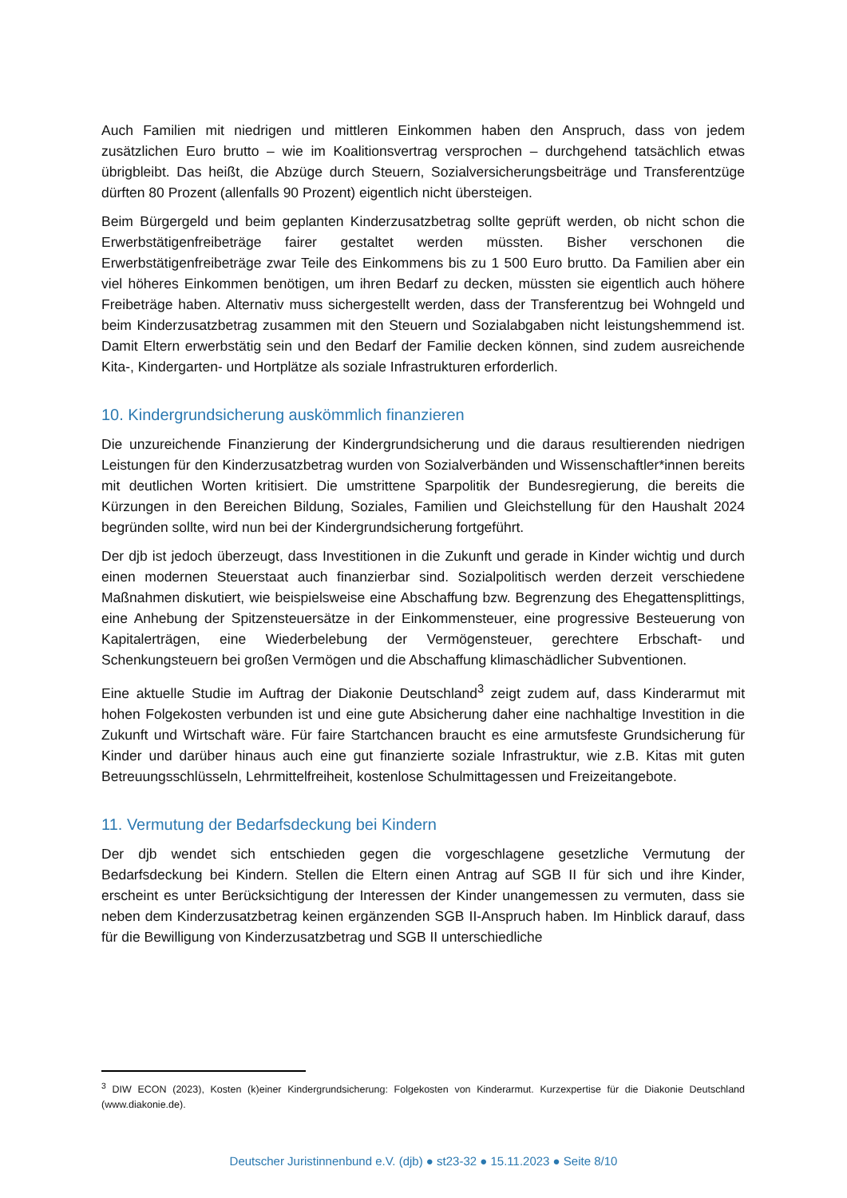Auch Familien mit niedrigen und mittleren Einkommen haben den Anspruch, dass von jedem zusätzlichen Euro brutto – wie im Koalitionsvertrag versprochen – durchgehend tatsächlich etwas übrigbleibt. Das heißt, die Abzüge durch Steuern, Sozialversicherungsbeiträge und Transferentzüge dürften 80 Prozent (allenfalls 90 Prozent) eigentlich nicht übersteigen.
Beim Bürgergeld und beim geplanten Kinderzusatzbetrag sollte geprüft werden, ob nicht schon die Erwerbstätigenfreibeträge fairer gestaltet werden müssten. Bisher verschonen die Erwerbstätigenfreibeträge zwar Teile des Einkommens bis zu 1 500 Euro brutto. Da Familien aber ein viel höheres Einkommen benötigen, um ihren Bedarf zu decken, müssten sie eigentlich auch höhere Freibeträge haben. Alternativ muss sichergestellt werden, dass der Transferentzug bei Wohngeld und beim Kinderzusatzbetrag zusammen mit den Steuern und Sozialabgaben nicht leistungshemmend ist. Damit Eltern erwerbstätig sein und den Bedarf der Familie decken können, sind zudem ausreichende Kita-, Kindergarten- und Hortplätze als soziale Infrastrukturen erforderlich.
10. Kindergrundsicherung auskömmlich finanzieren
Die unzureichende Finanzierung der Kindergrundsicherung und die daraus resultierenden niedrigen Leistungen für den Kinderzusatzbetrag wurden von Sozialverbänden und Wissenschaftler*innen bereits mit deutlichen Worten kritisiert. Die umstrittene Sparpolitik der Bundesregierung, die bereits die Kürzungen in den Bereichen Bildung, Soziales, Familien und Gleichstellung für den Haushalt 2024 begründen sollte, wird nun bei der Kindergrundsicherung fortgeführt.
Der djb ist jedoch überzeugt, dass Investitionen in die Zukunft und gerade in Kinder wichtig und durch einen modernen Steuerstaat auch finanzierbar sind. Sozialpolitisch werden derzeit verschiedene Maßnahmen diskutiert, wie beispielsweise eine Abschaffung bzw. Begrenzung des Ehegattensplittings, eine Anhebung der Spitzensteuersätze in der Einkommensteuer, eine progressive Besteuerung von Kapitalerträgen, eine Wiederbelebung der Vermögensteuer, gerechtere Erbschaft- und Schenkungsteuern bei großen Vermögen und die Abschaffung klimaschädlicher Subventionen.
Eine aktuelle Studie im Auftrag der Diakonie Deutschland<sup>3</sup> zeigt zudem auf, dass Kinderarmut mit hohen Folgekosten verbunden ist und eine gute Absicherung daher eine nachhaltige Investition in die Zukunft und Wirtschaft wäre. Für faire Startchancen braucht es eine armutsfeste Grundsicherung für Kinder und darüber hinaus auch eine gut finanzierte soziale Infrastruktur, wie z.B. Kitas mit guten Betreuungsschlüsseln, Lehrmittelfreiheit, kostenlose Schulmittagessen und Freizeitangebote.
11. Vermutung der Bedarfsdeckung bei Kindern
Der djb wendet sich entschieden gegen die vorgeschlagene gesetzliche Vermutung der Bedarfsdeckung bei Kindern. Stellen die Eltern einen Antrag auf SGB II für sich und ihre Kinder, erscheint es unter Berücksichtigung der Interessen der Kinder unangemessen zu vermuten, dass sie neben dem Kinderzusatzbetrag keinen ergänzenden SGB II-Anspruch haben. Im Hinblick darauf, dass für die Bewilligung von Kinderzusatzbetrag und SGB II unterschiedliche
<sup>3</sup> DIW ECON (2023), Kosten (k)einer Kindergrundsicherung: Folgekosten von Kinderarmut. Kurzexpertise für die Diakonie Deutschland (www.diakonie.de).
Deutscher Juristinnenbund e.V. (djb) ● st23-32 ● 15.11.2023 ● Seite 8/10